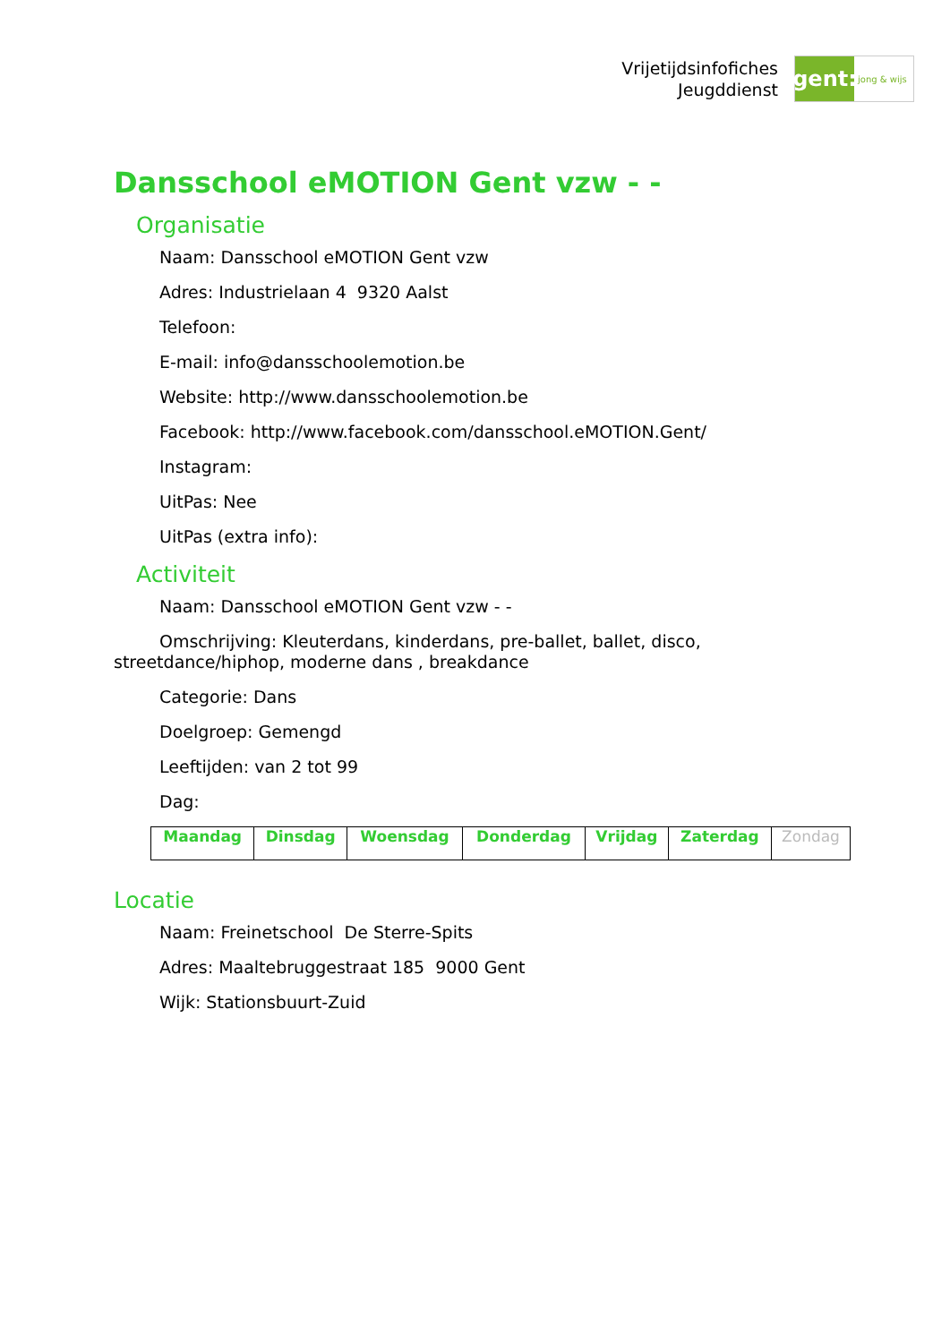Vrijetijdsinfofiches
Jeugddienst
gent:
jong & wijs
Dansschool eMOTION Gent vzw - -
Organisatie
Naam: Dansschool eMOTION Gent vzw
Adres: Industrielaan 4 9320 Aalst
Telefoon:
E-mail: info@dansschoolemotion.be
Website: http://www.dansschoolemotion.be
Facebook: http://www.facebook.com/dansschool.eMOTION.Gent/
Instagram:
UitPas: Nee
UitPas (extra info):
Activiteit
Naam: Dansschool eMOTION Gent vzw - -
Omschrijving: Kleuterdans, kinderdans, pre-ballet, ballet, disco, streetdance/hiphop, moderne dans , breakdance
Categorie: Dans
Doelgroep: Gemengd
Leeftijden: van 2 tot 99
Dag:
| Maandag | Dinsdag | Woensdag | Donderdag | Vrijdag | Zaterdag | Zondag |
Locatie
Naam: Freinetschool De Sterre-Spits
Adres: Maaltebruggestraat 185 9000 Gent
Wijk: Stationsbuurt-Zuid